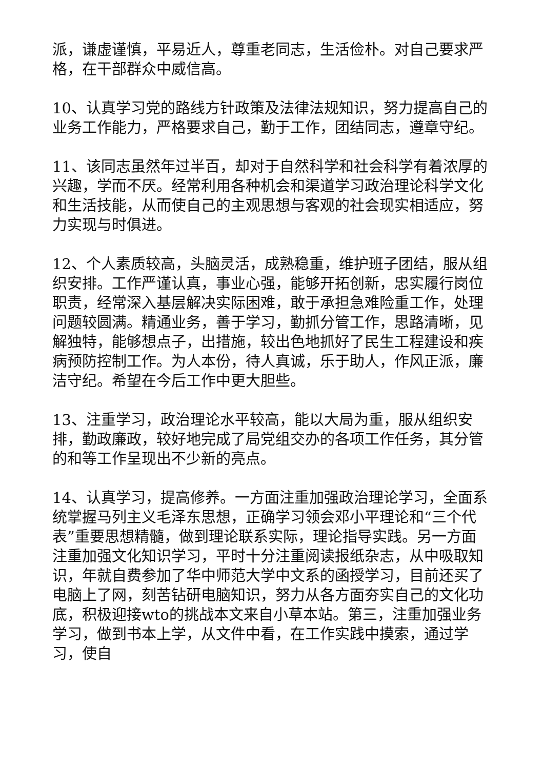派，谦虚谨慎，平易近人，尊重老同志，生活俭朴。对自己要求严格，在干部群众中威信高。
10、认真学习党的路线方针政策及法律法规知识，努力提高自己的业务工作能力，严格要求自己，勤于工作，团结同志，遵章守纪。
11、该同志虽然年过半百，却对于自然科学和社会科学有着浓厚的兴趣，学而不厌。经常利用各种机会和渠道学习政治理论科学文化和生活技能，从而使自己的主观思想与客观的社会现实相适应，努力实现与时俱进。
12、个人素质较高，头脑灵活，成熟稳重，维护班子团结，服从组织安排。工作严谨认真，事业心强，能够开拓创新，忠实履行岗位职责，经常深入基层解决实际困难，敢于承担急难险重工作，处理问题较圆满。精通业务，善于学习，勤抓分管工作，思路清晰，见解独特，能够想点子，出措施，较出色地抓好了民生工程建设和疾病预防控制工作。为人本份，待人真诚，乐于助人，作风正派，廉洁守纪。希望在今后工作中更大胆些。
13、注重学习，政治理论水平较高，能以大局为重，服从组织安排，勤政廉政，较好地完成了局党组交办的各项工作任务，其分管的和等工作呈现出不少新的亮点。
14、认真学习，提高修养。一方面注重加强政治理论学习，全面系统掌握马列主义毛泽东思想，正确学习领会邓小平理论和“三个代表”重要思想精髓，做到理论联系实际，理论指导实践。另一方面注重加强文化知识学习，平时十分注重阅读报纸杂志，从中吸取知识，年就自费参加了华中师范大学中文系的函授学习，目前还买了电脑上了网，刻苦钻研电脑知识，努力从各方面夯实自己的文化功底，积极迎接wto的挑战本文来自小草本站。第三，注重加强业务学习，做到书本上学，从文件中看，在工作实践中摸索，通过学习，使自